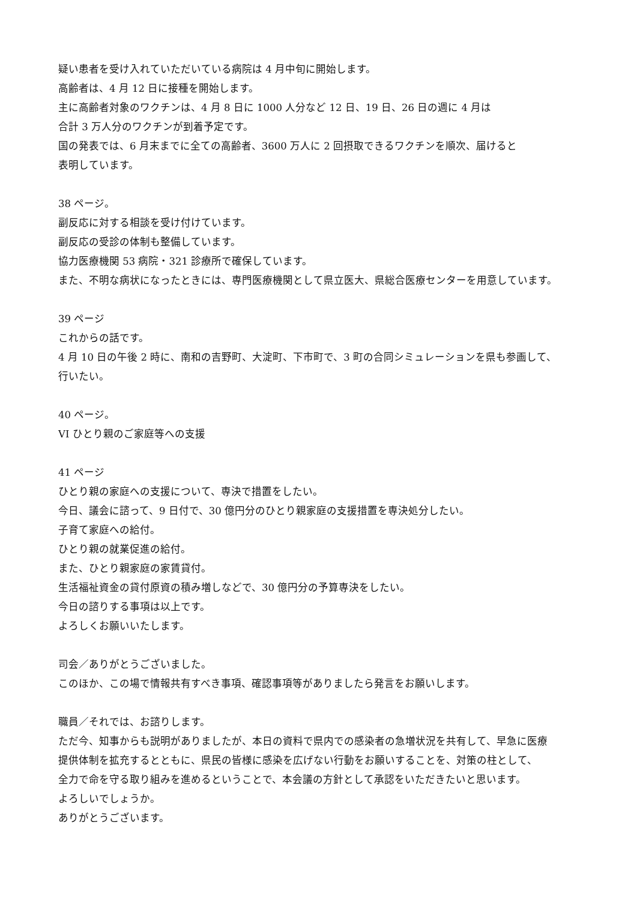疑い患者を受け入れていただいている病院は 4 月中旬に開始します。
高齢者は、4 月 12 日に接種を開始します。
主に高齢者対象のワクチンは、4 月 8 日に 1000 人分など 12 日、19 日、26 日の週に 4 月は
合計 3 万人分のワクチンが到着予定です。
国の発表では、6 月末までに全ての高齢者、3600 万人に 2 回摂取できるワクチンを順次、届けると
表明しています。
38 ページ。
副反応に対する相談を受け付けています。
副反応の受診の体制も整備しています。
協力医療機関 53 病院・321 診療所で確保しています。
また、不明な病状になったときには、専門医療機関として県立医大、県総合医療センターを用意しています。
39 ページ
これからの話です。
4 月 10 日の午後 2 時に、南和の吉野町、大淀町、下市町で、3 町の合同シミュレーションを県も参画して、
行いたい。
40 ページ。
VI ひとり親のご家庭等への支援
41 ページ
ひとり親の家庭への支援について、専決で措置をしたい。
今日、議会に諮って、9 日付で、30 億円分のひとり親家庭の支援措置を専決処分したい。
子育て家庭への給付。
ひとり親の就業促進の給付。
また、ひとり親家庭の家賃貸付。
生活福祉資金の貸付原資の積み増しなどで、30 億円分の予算専決をしたい。
今日の諮りする事項は以上です。
よろしくお願いいたします。
司会／ありがとうございました。
このほか、この場で情報共有すべき事項、確認事項等がありましたら発言をお願いします。
職員／それでは、お諮りします。
ただ今、知事からも説明がありましたが、本日の資料で県内での感染者の急増状況を共有して、早急に医療
提供体制を拡充するとともに、県民の皆様に感染を広げない行動をお願いすることを、対策の柱として、
全力で命を守る取り組みを進めるということで、本会議の方針として承認をいただきたいと思います。
よろしいでしょうか。
ありがとうございます。